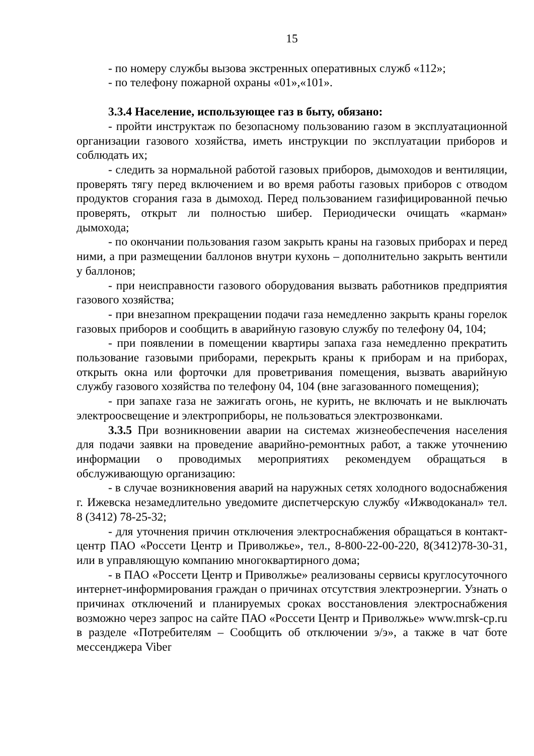15
- по номеру службы вызова экстренных оперативных служб «112»;
- по телефону пожарной охраны «01»,«101».
3.3.4 Население, использующее газ в быту, обязано:
- пройти инструктаж по безопасному пользованию газом в эксплуатационной организации газового хозяйства, иметь инструкции по эксплуатации приборов и соблюдать их;
- следить за нормальной работой газовых приборов, дымоходов и вентиляции, проверять тягу перед включением и во время работы газовых приборов с отводом продуктов сгорания газа в дымоход. Перед пользованием газифицированной печью проверять, открыт ли полностью шибер. Периодически очищать «карман» дымохода;
- по окончании пользования газом закрыть краны на газовых приборах и перед ними, а при размещении баллонов внутри кухонь – дополнительно закрыть вентили у баллонов;
- при неисправности газового оборудования вызвать работников предприятия газового хозяйства;
- при внезапном прекращении подачи газа немедленно закрыть краны горелок газовых приборов и сообщить в аварийную газовую службу по телефону 04, 104;
- при появлении в помещении квартиры запаха газа немедленно прекратить пользование газовыми приборами, перекрыть краны к приборам и на приборах, открыть окна или форточки для проветривания помещения, вызвать аварийную службу газового хозяйства по телефону 04, 104 (вне загазованного помещения);
- при запахе газа не зажигать огонь, не курить, не включать и не выключать электроосвещение и электроприборы, не пользоваться электрозвонками.
3.3.5 При возникновении аварии на системах жизнеобеспечения населения для подачи заявки на проведение аварийно-ремонтных работ, а также уточнению информации о проводимых мероприятиях рекомендуем обращаться в обслуживающую организацию:
- в случае возникновения аварий на наружных сетях холодного водоснабжения г. Ижевска незамедлительно уведомите диспетчерскую службу «Ижводоканал» тел. 8 (3412) 78-25-32;
- для уточнения причин отключения электроснабжения обращаться в контакт-центр ПАО «Россети Центр и Приволжье», тел., 8-800-22-00-220, 8(3412)78-30-31, или в управляющую компанию многоквартирного дома;
- в ПАО «Россети Центр и Приволжье» реализованы сервисы круглосуточного интернет-информирования граждан о причинах отсутствия электроэнергии. Узнать о причинах отключений и планируемых сроках восстановления электроснабжения возможно через запрос на сайте ПАО «Россети Центр и Приволжье» www.mrsk-cp.ru в разделе «Потребителям – Сообщить об отключении э/э», а также в чат боте мессенджера Viber